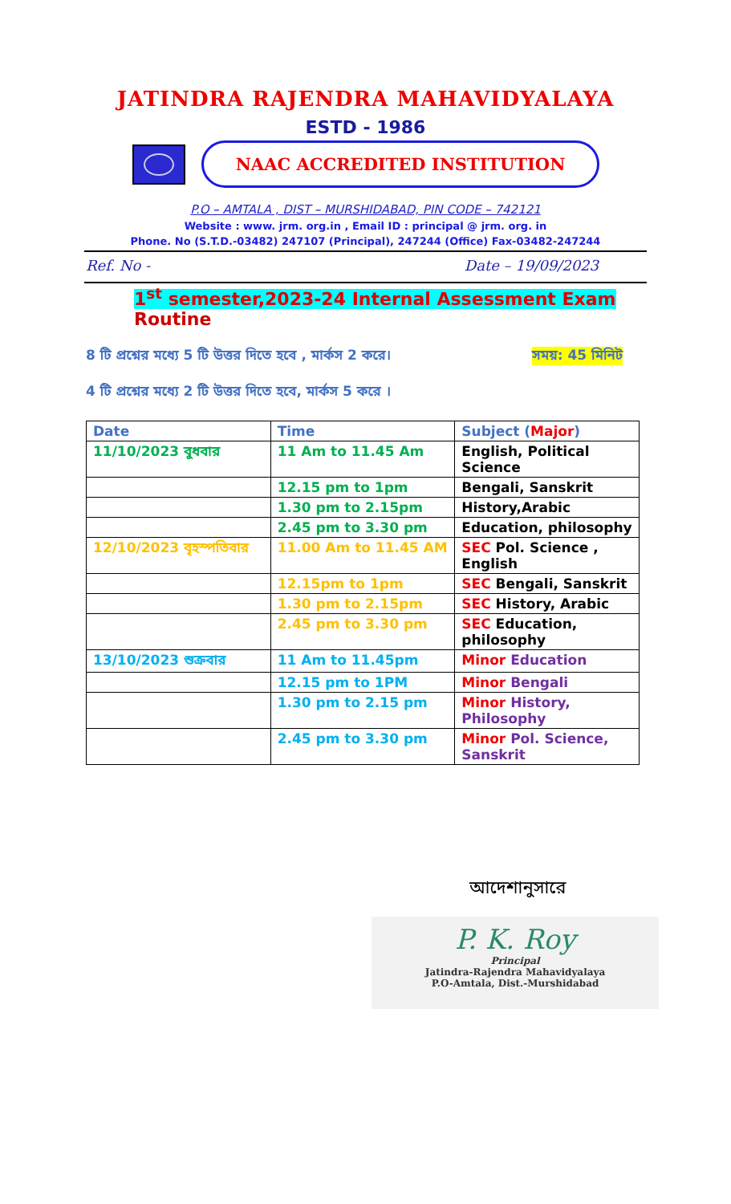JATINDRA RAJENDRA MAHAVIDYALAYA
ESTD - 1986
NAAC ACCREDITED INSTITUTION
P.O – AMTALA , DIST – MURSHIDABAD, PIN CODE – 742121
Website : www. jrm. org.in , Email ID : principal @ jrm. org. in
Phone. No (S.T.D.-03482) 247107 (Principal), 247244 (Office) Fax-03482-247244
Ref. No - Date – 19/09/2023
1<sup>st</sup> semester,2023-24 Internal Assessment Exam Routine
8 টি প্রশ্নের মধ্যে 5 টি উত্তর দিতে হবে , মার্কস 2 করে। সময়: 45 মিনিট
4 টি প্রশ্নের মধ্যে 2 টি উত্তর দিতে হবে, মার্কস 5 করে ।
| Date | Time | Subject ( Major ) |
| --- | --- | --- |
| 11/10/2023 বুধবার | 11 Am to 11.45 Am | English, Political Science |
| | 12.15 pm to 1pm | Bengali, Sanskrit |
| | 1.30 pm to 2.15pm | History,Arabic |
| | 2.45 pm to 3.30 pm | Education, philosophy |
| 12/10/2023 বৃহস্পতিবার | 11.00 Am to 11.45 AM | SEC Pol. Science , English |
| | 12.15pm to 1pm | SEC Bengali, Sanskrit |
| | 1.30 pm to 2.15pm | SEC History, Arabic |
| | 2.45 pm to 3.30 pm | SEC Education, philosophy |
| 13/10/2023 শুক্রবার | 11 Am to 11.45pm | Minor Education |
| | 12.15 pm to 1PM | Minor Bengali |
| | 1.30 pm to 2.15 pm | Minor History, Philosophy |
| | 2.45 pm to 3.30 pm | Minor Pol. Science, Sanskrit |
আদেশানুসারে
P. K. Roy
Principal
Jatindra-Rajendra Mahavidyalaya
P.O-Amtala, Dist.-Murshidabad